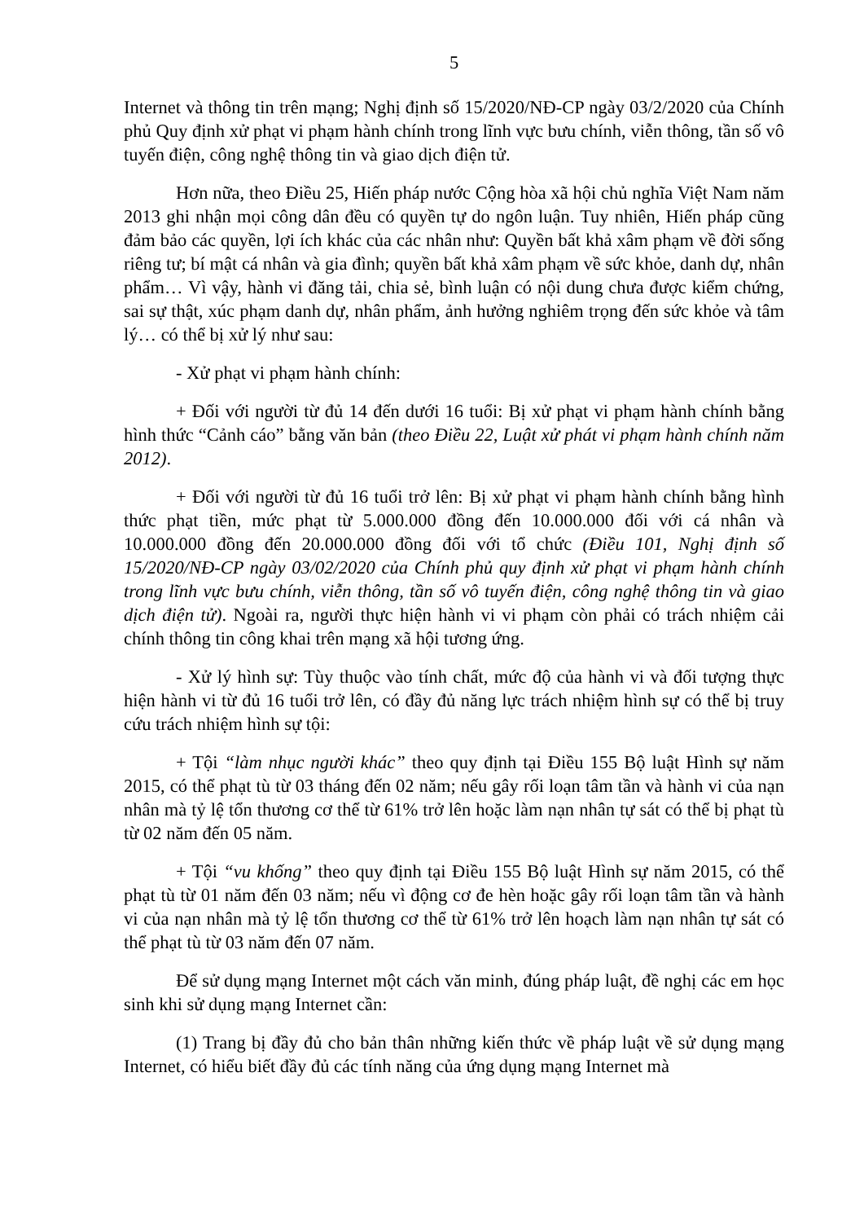5
Internet và thông tin trên mạng; Nghị định số 15/2020/NĐ-CP ngày 03/2/2020 của Chính phủ Quy định xử phạt vi phạm hành chính trong lĩnh vực bưu chính, viễn thông, tần số vô tuyến điện, công nghệ thông tin và giao dịch điện tử.
Hơn nữa, theo Điều 25, Hiến pháp nước Cộng hòa xã hội chủ nghĩa Việt Nam năm 2013 ghi nhận mọi công dân đều có quyền tự do ngôn luận. Tuy nhiên, Hiến pháp cũng đảm bảo các quyền, lợi ích khác của các nhân như: Quyền bất khả xâm phạm về đời sống riêng tư; bí mật cá nhân và gia đình; quyền bất khả xâm phạm về sức khỏe, danh dự, nhân phẩm… Vì vậy, hành vi đăng tải, chia sẻ, bình luận có nội dung chưa được kiểm chứng, sai sự thật, xúc phạm danh dự, nhân phẩm, ảnh hưởng nghiêm trọng đến sức khỏe và tâm lý… có thể bị xử lý như sau:
- Xử phạt vi phạm hành chính:
+ Đối với người từ đủ 14 đến dưới 16 tuổi: Bị xử phạt vi phạm hành chính bằng hình thức “Cảnh cáo” bằng văn bản (theo Điều 22, Luật xử phát vi phạm hành chính năm 2012).
+ Đối với người từ đủ 16 tuổi trở lên: Bị xử phạt vi phạm hành chính bằng hình thức phạt tiền, mức phạt từ 5.000.000 đồng đến 10.000.000 đối với cá nhân và 10.000.000 đồng đến 20.000.000 đồng đối với tổ chức (Điều 101, Nghị định số 15/2020/NĐ-CP ngày 03/02/2020 của Chính phủ quy định xử phạt vi phạm hành chính trong lĩnh vực bưu chính, viễn thông, tần số vô tuyến điện, công nghệ thông tin và giao dịch điện tử). Ngoài ra, người thực hiện hành vi vi phạm còn phải có trách nhiệm cải chính thông tin công khai trên mạng xã hội tương ứng.
- Xử lý hình sự: Tùy thuộc vào tính chất, mức độ của hành vi và đối tượng thực hiện hành vi từ đủ 16 tuổi trở lên, có đầy đủ năng lực trách nhiệm hình sự có thể bị truy cứu trách nhiệm hình sự tội:
+ Tội “làm nhục người khác” theo quy định tại Điều 155 Bộ luật Hình sự năm 2015, có thể phạt tù từ 03 tháng đến 02 năm; nếu gây rối loạn tâm tần và hành vi của nạn nhân mà tỷ lệ tổn thương cơ thể từ 61% trở lên hoặc làm nạn nhân tự sát có thể bị phạt tù từ 02 năm đến 05 năm.
+ Tội “vu khống” theo quy định tại Điều 155 Bộ luật Hình sự năm 2015, có thể phạt tù từ 01 năm đến 03 năm; nếu vì động cơ đe hèn hoặc gây rối loạn tâm tần và hành vi của nạn nhân mà tỷ lệ tổn thương cơ thể từ 61% trở lên hoạch làm nạn nhân tự sát có thể phạt tù từ 03 năm đến 07 năm.
Để sử dụng mạng Internet một cách văn minh, đúng pháp luật, đề nghị các em học sinh khi sử dụng mạng Internet cần:
(1) Trang bị đầy đủ cho bản thân những kiến thức về pháp luật về sử dụng mạng Internet, có hiểu biết đầy đủ các tính năng của ứng dụng mạng Internet mà